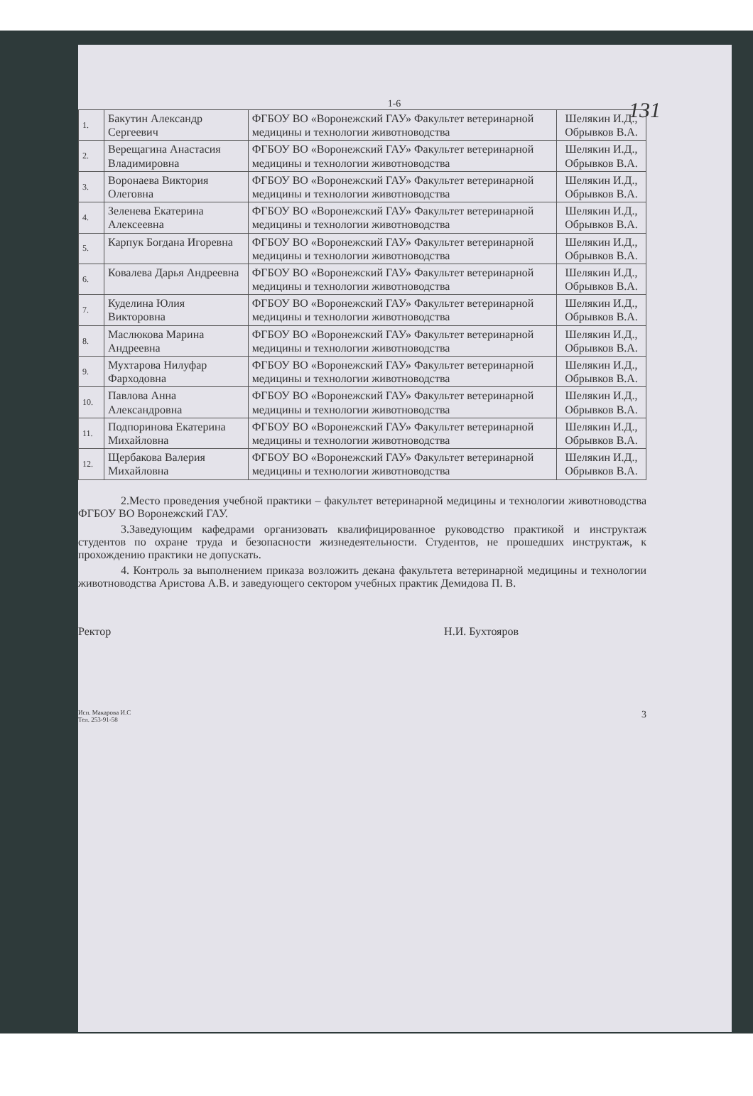131
1-6
| 1. | Бакутин Александр Сергеевич | ФГБОУ ВО «Воронежский ГАУ» Факультет ветеринарной медицины и технологии животноводства | Шелякин И.Д., Обрывков В.А. |
| 2. | Верещагина Анастасия Владимировна | ФГБОУ ВО «Воронежский ГАУ» Факультет ветеринарной медицины и технологии животноводства | Шелякин И.Д., Обрывков В.А. |
| 3. | Воронаева Виктория Олеговна | ФГБОУ ВО «Воронежский ГАУ» Факультет ветеринарной медицины и технологии животноводства | Шелякин И.Д., Обрывков В.А. |
| 4. | Зеленева Екатерина Алексеевна | ФГБОУ ВО «Воронежский ГАУ» Факультет ветеринарной медицины и технологии животноводства | Шелякин И.Д., Обрывков В.А. |
| 5. | Карпук Богдана Игоревна | ФГБОУ ВО «Воронежский ГАУ» Факультет ветеринарной медицины и технологии животноводства | Шелякин И.Д., Обрывков В.А. |
| 6. | Ковалева Дарья Андреевна | ФГБОУ ВО «Воронежский ГАУ» Факультет ветеринарной медицины и технологии животноводства | Шелякин И.Д., Обрывков В.А. |
| 7. | Куделина Юлия Викторовна | ФГБОУ ВО «Воронежский ГАУ» Факультет ветеринарной медицины и технологии животноводства | Шелякин И.Д., Обрывков В.А. |
| 8. | Маслюкова Марина Андреевна | ФГБОУ ВО «Воронежский ГАУ» Факультет ветеринарной медицины и технологии животноводства | Шелякин И.Д., Обрывков В.А. |
| 9. | Мухтарова Нилуфар Фарходовна | ФГБОУ ВО «Воронежский ГАУ» Факультет ветеринарной медицины и технологии животноводства | Шелякин И.Д., Обрывков В.А. |
| 10. | Павлова Анна Александровна | ФГБОУ ВО «Воронежский ГАУ» Факультет ветеринарной медицины и технологии животноводства | Шелякин И.Д., Обрывков В.А. |
| 11. | Подпоринова Екатерина Михайловна | ФГБОУ ВО «Воронежский ГАУ» Факультет ветеринарной медицины и технологии животноводства | Шелякин И.Д., Обрывков В.А. |
| 12. | Щербакова Валерия Михайловна | ФГБОУ ВО «Воронежский ГАУ» Факультет ветеринарной медицины и технологии животноводства | Шелякин И.Д., Обрывков В.А. |
2.Место проведения учебной практики – факультет ветеринарной медицины и технологии животноводства ФГБОУ ВО Воронежский ГАУ.
3.Заведующим кафедрами организовать квалифицированное руководство практикой и инструктаж студентов по охране труда и безопасности жизнедеятельности. Студентов, не прошедших инструктаж, к прохождению практики не допускать.
4. Контроль за выполнением приказа возложить декана факультета ветеринарной медицины и технологии животноводства Аристова А.В. и заведующего сектором учебных практик Демидова П. В.
Ректор Н.И. Бухтояров
Исп. Макарова И.С
Тел. 253-91-58 3